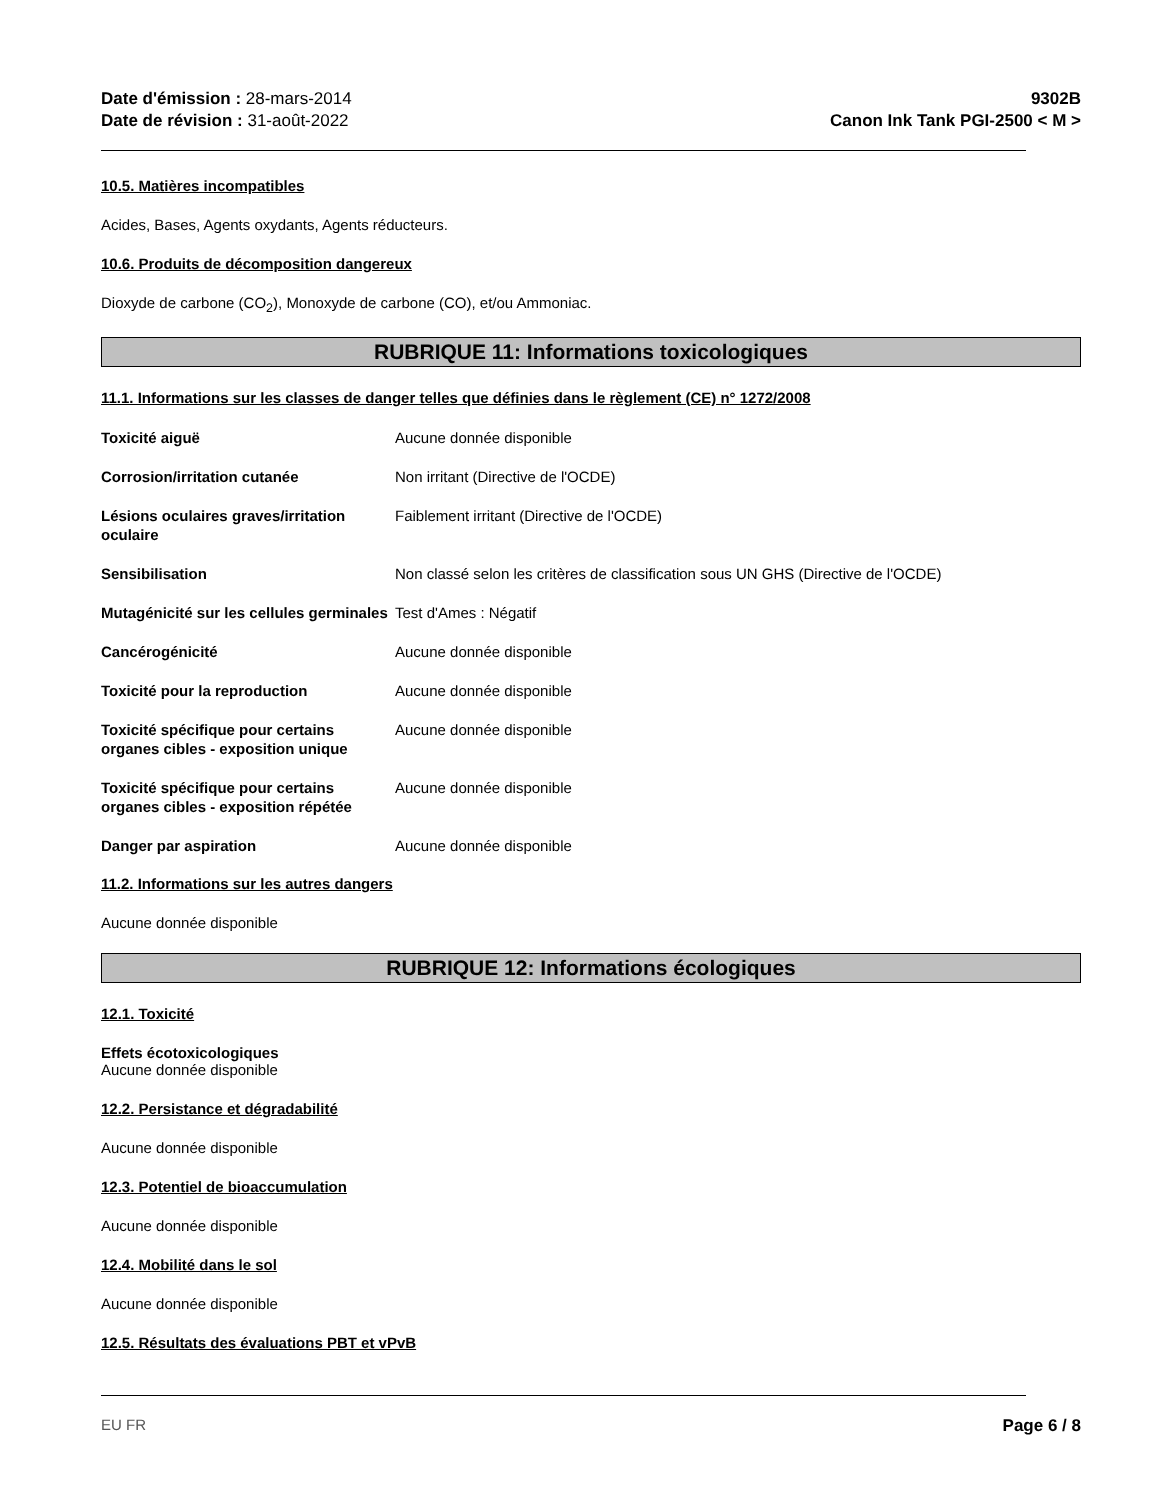Date d'émission : 28-mars-2014
Date de révision : 31-août-2022
9302B
Canon Ink Tank PGI-2500 < M >
10.5. Matières incompatibles
Acides, Bases, Agents oxydants, Agents réducteurs.
10.6. Produits de décomposition dangereux
Dioxyde de carbone (CO<sub>2</sub>), Monoxyde de carbone (CO), et/ou Ammoniac.
RUBRIQUE 11: Informations toxicologiques
11.1. Informations sur les classes de danger telles que définies dans le règlement (CE) n° 1272/2008
Toxicité aiguë Aucune donnée disponible
Corrosion/irritation cutanée Non irritant (Directive de l'OCDE)
Lésions oculaires graves/irritation oculaire Faiblement irritant (Directive de l'OCDE)
Sensibilisation Non classé selon les critères de classification sous UN GHS (Directive de l'OCDE)
Mutagénicité sur les cellules germinales Test d'Ames : Négatif
Cancérogénicité Aucune donnée disponible
Toxicité pour la reproduction Aucune donnée disponible
Toxicité spécifique pour certains organes cibles - exposition unique Aucune donnée disponible
Toxicité spécifique pour certains organes cibles - exposition répétée Aucune donnée disponible
Danger par aspiration Aucune donnée disponible
11.2. Informations sur les autres dangers
Aucune donnée disponible
RUBRIQUE 12: Informations écologiques
12.1. Toxicité
Effets écotoxicologiques
Aucune donnée disponible
12.2. Persistance et dégradabilité
Aucune donnée disponible
12.3. Potentiel de bioaccumulation
Aucune donnée disponible
12.4. Mobilité dans le sol
Aucune donnée disponible
12.5. Résultats des évaluations PBT et vPvB
EU FR Page 6 / 8